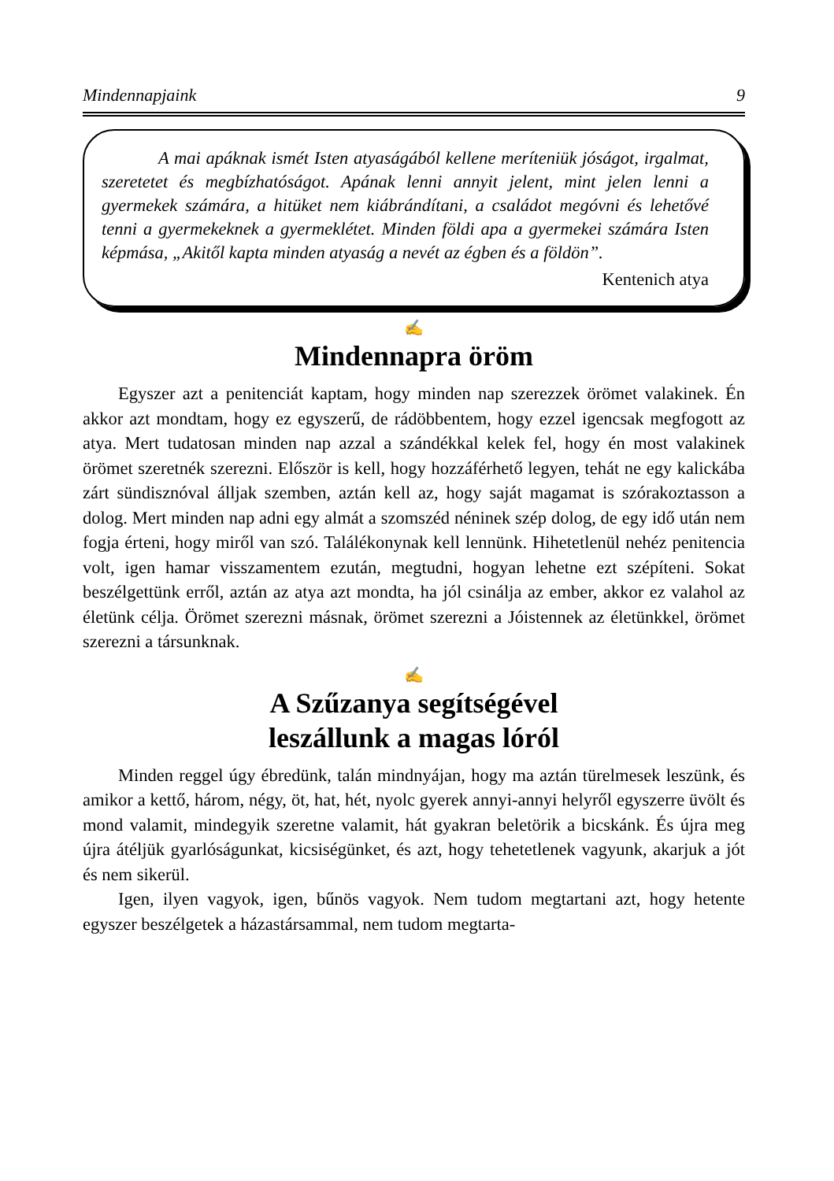Mindennapjaink 9
A mai apáknak ismét Isten atyaságából kellene meríteniük jóságot, irgalmat, szeretetet és megbízhatóságot. Apának lenni annyit jelent, mint jelen lenni a gyermekek számára, a hitüket nem kiábrándítani, a családot megóvni és lehetővé tenni a gyermekeknek a gyermeklétet. Minden földi apa a gyermekei számára Isten képmása, „Akitől kapta minden atyaság a nevét az égben és a földön”.
Kentenich atya
✍
Mindennapra öröm
Egyszer azt a penitenciát kaptam, hogy minden nap szerezzek örömet valakinek. Én akkor azt mondtam, hogy ez egyszerű, de rádöbbentem, hogy ezzel igencsak megfogott az atya. Mert tudatosan minden nap azzal a szándékkal kelek fel, hogy én most valakinek örömet szeretnék szerezni. Először is kell, hogy hozzáférhető legyen, tehát ne egy kalickába zárt sündisznóval álljak szemben, aztán kell az, hogy saját magamat is szórakoztasson a dolog. Mert minden nap adni egy almát a szomszéd néninek szép dolog, de egy idő után nem fogja érteni, hogy miről van szó. Találékonynak kell lennünk. Hihetetlenül nehéz penitencia volt, igen hamar visszamentem ezután, megtudni, hogyan lehetne ezt szépíteni. Sokat beszélgettünk erről, aztán az atya azt mondta, ha jól csinálja az ember, akkor ez valahol az életünk célja. Örömet szerezni másnak, örömet szerezni a Jóistennek az életünkkel, örömet szerezni a társunknak.
✍
A Szűzanya segítségével
leszállunk a magas lóról
Minden reggel úgy ébredünk, talán mindnyájan, hogy ma aztán türelmesek leszünk, és amikor a kettő, három, négy, öt, hat, hét, nyolc gyerek annyi-annyi helyről egyszerre üvölt és mond valamit, mindegyik szeretne valamit, hát gyakran beletörik a bicskánk. És újra meg újra átéljük gyarlóságunkat, kicsiségünket, és azt, hogy tehetetlenek vagyunk, akarjuk a jót és nem sikerül.
Igen, ilyen vagyok, igen, bűnös vagyok. Nem tudom megtartani azt, hogy hetente egyszer beszélgetek a házastársammal, nem tudom megtarta-